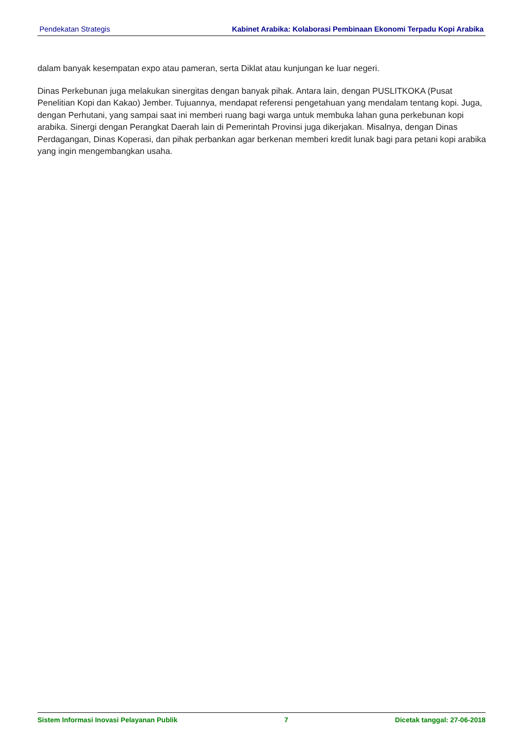Pendekatan Strategis Kabinet Arabika: Kolaborasi Pembinaan Ekonomi Terpadu Kopi Arabika
dalam banyak kesempatan expo atau pameran, serta Diklat atau kunjungan ke luar negeri.
Dinas Perkebunan juga melakukan sinergitas dengan banyak pihak. Antara lain, dengan PUSLITKOKA (Pusat Penelitian Kopi dan Kakao) Jember. Tujuannya, mendapat referensi pengetahuan yang mendalam tentang kopi. Juga, dengan Perhutani, yang sampai saat ini memberi ruang bagi warga untuk membuka lahan guna perkebunan kopi arabika. Sinergi dengan Perangkat Daerah lain di Pemerintah Provinsi juga dikerjakan. Misalnya, dengan Dinas Perdagangan, Dinas Koperasi, dan pihak perbankan agar berkenan memberi kredit lunak bagi para petani kopi arabika yang ingin mengembangkan usaha.
Sistem Informasi Inovasi Pelayanan Publik 7 Dicetak tanggal: 27-06-2018